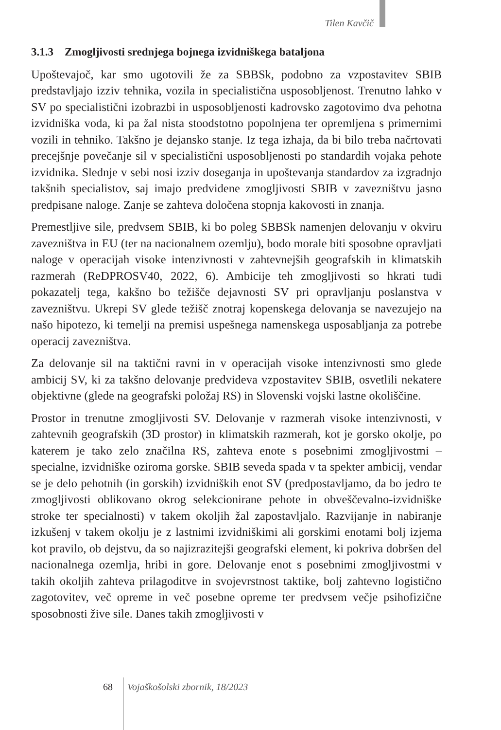Tilen Kavčič
3.1.3 Zmogljivosti srednjega bojnega izvidniškega bataljona
Upoštevajoč, kar smo ugotovili že za SBBSk, podobno za vzpostavitev SBIB predstavljajo izziv tehnika, vozila in specialistična usposobljenost. Trenutno lahko v SV po specialistični izobrazbi in usposobljenosti kadrovsko zagotovimo dva pehotna izvidniška voda, ki pa žal nista stoodstotno popolnjena ter opremljena s primernimi vozili in tehniko. Takšno je dejansko stanje. Iz tega izhaja, da bi bilo treba načrtovati precejšnje povečanje sil v specialistični usposobljenosti po standardih vojaka pehote izvidnika. Slednje v sebi nosi izziv doseganja in upoštevanja standardov za izgradnjo takšnih specialistov, saj imajo predvidene zmogljivosti SBIB v zavezništvu jasno predpisane naloge. Zanje se zahteva določena stopnja kakovosti in znanja.
Premestljive sile, predvsem SBIB, ki bo poleg SBBSk namenjen delovanju v okviru zavezništva in EU (ter na nacionalnem ozemlju), bodo morale biti sposobne opravljati naloge v operacijah visoke intenzivnosti v zahtevnejših geografskih in klimatskih razmerah (ReDPROSV40, 2022, 6). Ambicije teh zmogljivosti so hkrati tudi pokazatelj tega, kakšno bo težišče dejavnosti SV pri opravljanju poslanstva v zavezništvu. Ukrepi SV glede težišč znotraj kopenskega delovanja se navezujejo na našo hipotezo, ki temelji na premisi uspešnega namenskega usposabljanja za potrebe operacij zavezništva.
Za delovanje sil na taktični ravni in v operacijah visoke intenzivnosti smo glede ambicij SV, ki za takšno delovanje predvideva vzpostavitev SBIB, osvetlili nekatere objektivne (glede na geografski položaj RS) in Slovenski vojski lastne okoliščine.
Prostor in trenutne zmogljivosti SV. Delovanje v razmerah visoke intenzivnosti, v zahtevnih geografskih (3D prostor) in klimatskih razmerah, kot je gorsko okolje, po katerem je tako zelo značilna RS, zahteva enote s posebnimi zmogljivostmi – specialne, izvidniške oziroma gorske. SBIB seveda spada v ta spekter ambicij, vendar se je delo pehotnih (in gorskih) izvidniških enot SV (predpostavljamo, da bo jedro te zmogljivosti oblikovano okrog selekcionirane pehote in obveščevalno-izvidniške stroke ter specialnosti) v takem okoljih žal zapostavljalo. Razvijanje in nabiranje izkušenj v takem okolju je z lastnimi izvidniškimi ali gorskimi enotami bolj izjema kot pravilo, ob dejstvu, da so najizrazitejši geografski element, ki pokriva dobršen del nacionalnega ozemlja, hribi in gore. Delovanje enot s posebnimi zmogljivostmi v takih okoljih zahteva prilagoditve in svojevrstnost taktike, bolj zahtevno logistično zagotovitev, več opreme in več posebne opreme ter predvsem večje psihofizične sposobnosti žive sile. Danes takih zmogljivosti v
68 Vojaškošolski zbornik, 18/2023